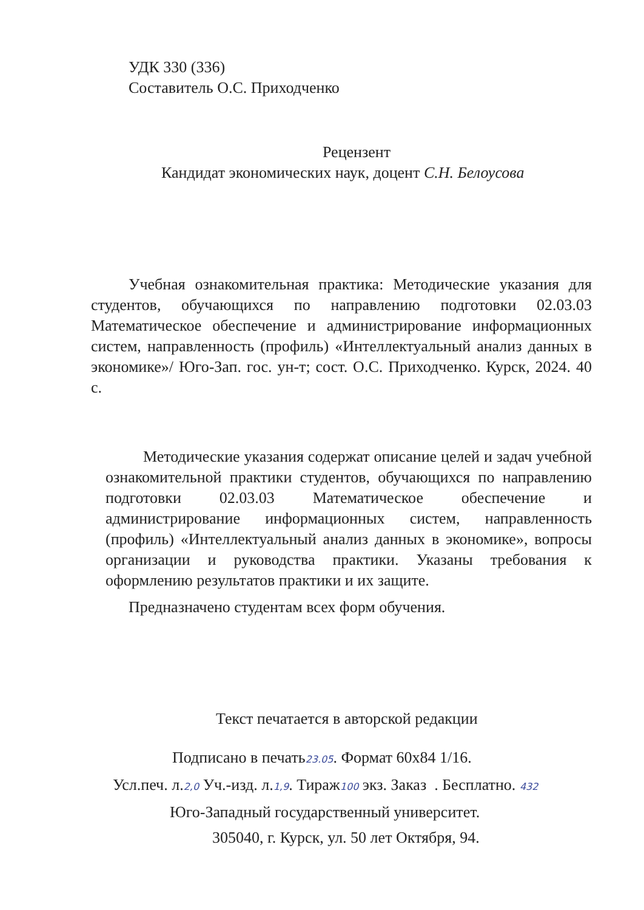УДК 330 (336)
Составитель О.С. Приходченко
Рецензент
Кандидат экономических наук, доцент С.Н. Белоусова
Учебная ознакомительная практика: Методические указания для студентов, обучающихся по направлению подготовки 02.03.03 Математическое обеспечение и администрирование информационных систем, направленность (профиль) «Интеллектуальный анализ данных в экономике»/ Юго-Зап. гос. ун-т; сост. О.С. Приходченко. Курск, 2024. 40 с.
Методические указания содержат описание целей и задач учебной ознакомительной практики студентов, обучающихся по направлению подготовки 02.03.03 Математическое обеспечение и администрирование информационных систем, направленность (профиль) «Интеллектуальный анализ данных в экономике», вопросы организации и руководства практики. Указаны требования к оформлению результатов практики и их защите.
Предназначено студентам всех форм обучения.
Текст печатается в авторской редакции
Подписано в печать23.05. Формат 60х84 1/16.
Усл.печ. л.2,0 Уч.-изд. л.1,9. Тираж100 экз. Заказ . Бесплатно. 432
Юго-Западный государственный университет.
305040, г. Курск, ул. 50 лет Октября, 94.